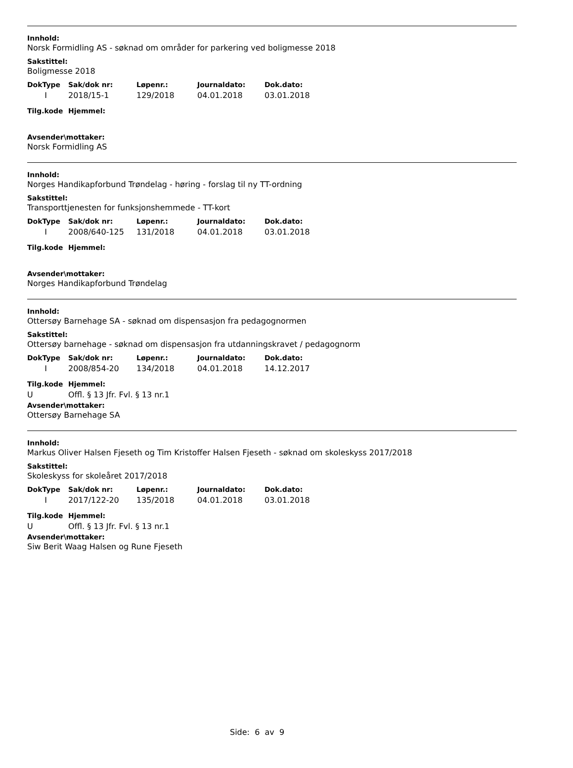Innhold:
Norsk Formidling AS - søknad om områder for parkering ved boligmesse 2018
Sakstittel:
Boligmesse 2018
| DokType | Sak/dok nr: | Løpenr.: | Journaldato: | Dok.dato: |
| --- | --- | --- | --- | --- |
| I | 2018/15-1 | 129/2018 | 04.01.2018 | 03.01.2018 |
| Tilg.kode | Hjemmel: |
| --- | --- |
Avsender\mottaker:
Norsk Formidling AS
Innhold:
Norges Handikapforbund Trøndelag - høring - forslag til ny TT-ordning
Sakstittel:
Transporttjenesten for funksjonshemmede - TT-kort
| DokType | Sak/dok nr: | Løpenr.: | Journaldato: | Dok.dato: |
| --- | --- | --- | --- | --- |
| I | 2008/640-125 | 131/2018 | 04.01.2018 | 03.01.2018 |
| Tilg.kode | Hjemmel: |
| --- | --- |
Avsender\mottaker:
Norges Handikapforbund Trøndelag
Innhold:
Ottersøy Barnehage SA - søknad om dispensasjon fra pedagognormen
Sakstittel:
Ottersøy barnehage - søknad om dispensasjon fra utdanningskravet / pedagognorm
| DokType | Sak/dok nr: | Løpenr.: | Journaldato: | Dok.dato: |
| --- | --- | --- | --- | --- |
| I | 2008/854-20 | 134/2018 | 04.01.2018 | 14.12.2017 |
| Tilg.kode | Hjemmel: |
| --- | --- |
| U | Offl. § 13 Jfr. Fvl. § 13 nr.1 |
Avsender\mottaker:
Ottersøy Barnehage SA
Innhold:
Markus Oliver Halsen Fjeseth og Tim Kristoffer Halsen Fjeseth - søknad om skoleskyss 2017/2018
Sakstittel:
Skoleskyss for skoleåret 2017/2018
| DokType | Sak/dok nr: | Løpenr.: | Journaldato: | Dok.dato: |
| --- | --- | --- | --- | --- |
| I | 2017/122-20 | 135/2018 | 04.01.2018 | 03.01.2018 |
| Tilg.kode | Hjemmel: |
| --- | --- |
| U | Offl. § 13 Jfr. Fvl. § 13 nr.1 |
Avsender\mottaker:
Siw Berit Waag Halsen og Rune Fjeseth
Side: 6 av 9